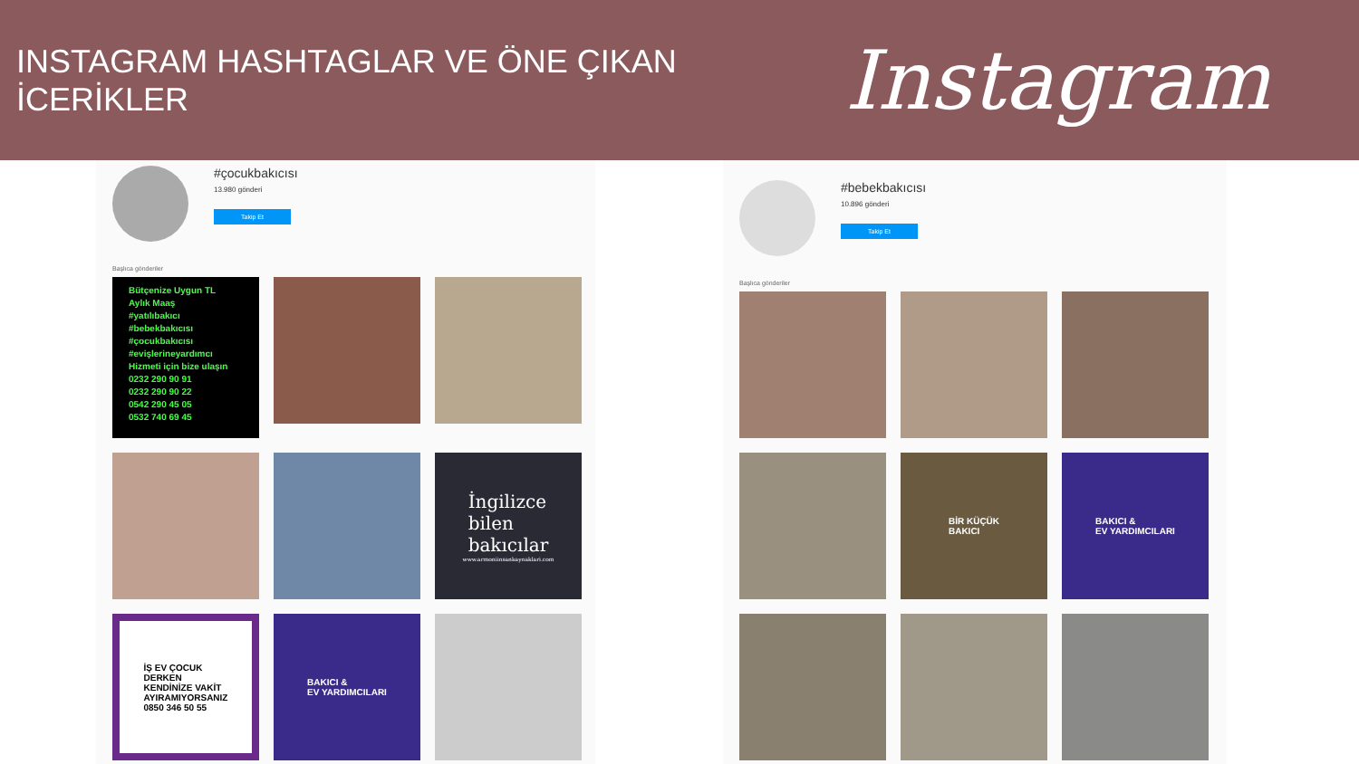INSTAGRAM HASHTAGLAR VE ÖNE ÇIKAN İCERİKLER
Instagram
#çocukbakıcısı
13.980 gönderi
Takip Et
Başlıca gönderiler
Bütçenize Uygun TL
Aylık Maaş
#yatılıbakıcı
#bebekbakıcısı
#çocukbakıcısı
#evişlerineyardımcı
Hizmeti için bize ulaşın
0232 290 90 91
0232 290 90 22
0542 290 45 05
0532 740 69 45
İngilizce
bilen
bakıcılar
www.armoniinsankaynaklari.com
İŞ EV ÇOCUK
DERKEN
KENDİNİZE VAKİT
AYIRAMIYORSANIZ
0850 346 50 55
BAKICI &
EV YARDIMCILARI
#bebekbakıcısı
10.896 gönderi
Takip Et
Başlıca gönderiler
BİR KÜÇÜK
BAKICI
BAKICI &
EV YARDIMCILARI